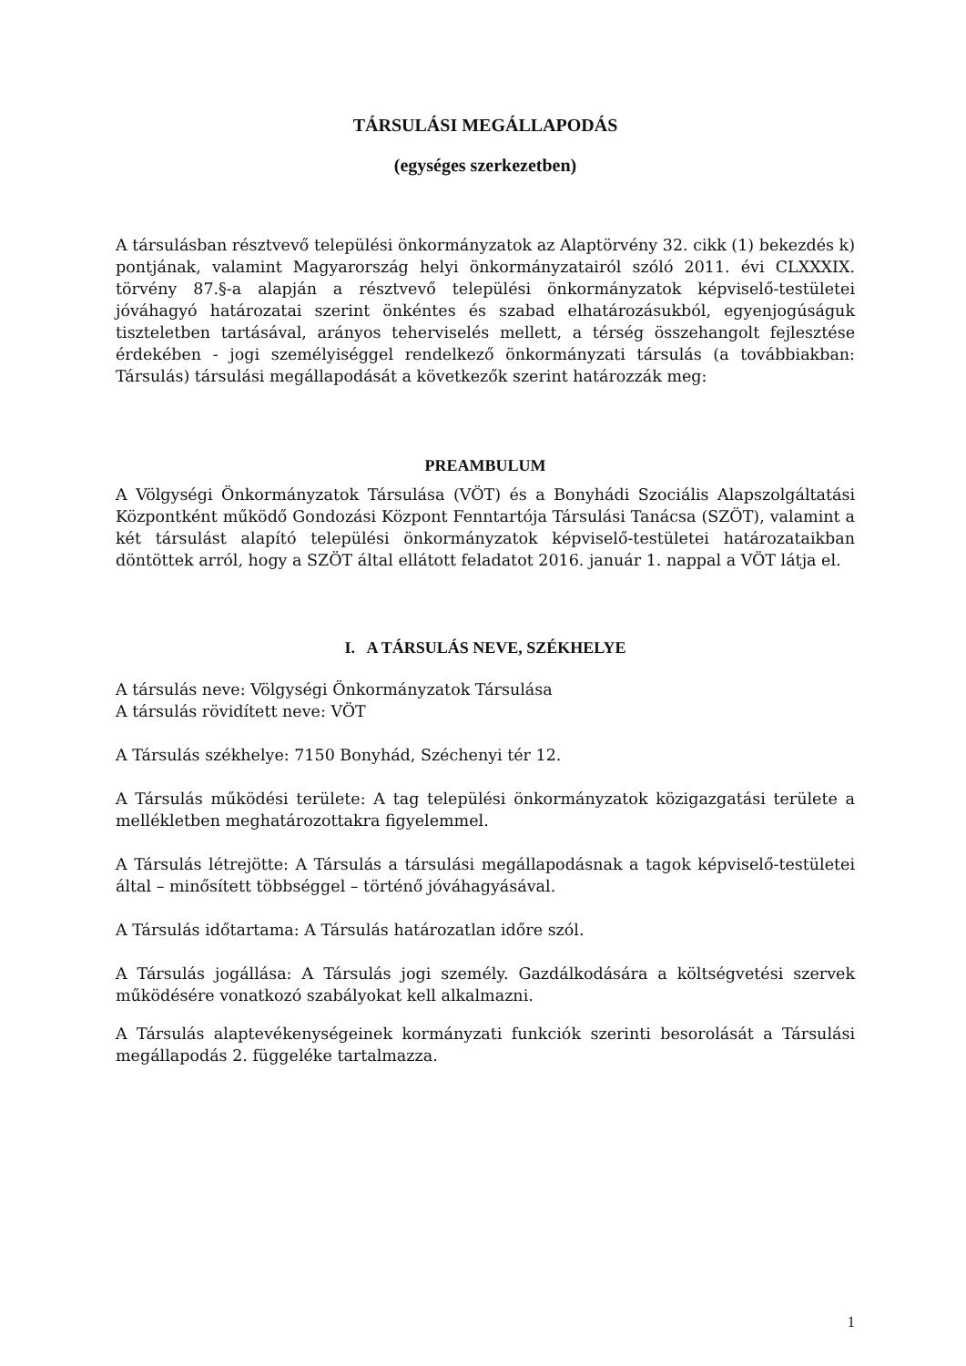TÁRSULÁSI MEGÁLLAPODÁS
(egységes szerkezetben)
A társulásban résztvevő települési önkormányzatok az Alaptörvény 32. cikk (1) bekezdés k) pontjának, valamint Magyarország helyi önkormányzatairól szóló 2011. évi CLXXXIX. törvény 87.§-a alapján a résztvevő települési önkormányzatok képviselő-testületei jóváhagyó határozatai szerint önkéntes és szabad elhatározásukból, egyenjogúságuk tiszteletben tartásával, arányos teherviselés mellett, a térség összehangolt fejlesztése érdekében - jogi személyiséggel rendelkező önkormányzati társulás (a továbbiakban: Társulás) társulási megállapodását a következők szerint határozzák meg:
PREAMBULUM
A Völgységi Önkormányzatok Társulása (VÖT) és a Bonyhádi Szociális Alapszolgáltatási Központként működő Gondozási Központ Fenntartója Társulási Tanácsa (SZÖT), valamint a két társulást alapító települési önkormányzatok képviselő-testületei határozataikban döntöttek arról, hogy a SZÖT által ellátott feladatot 2016. január 1. nappal a VÖT látja el.
I. A TÁRSULÁS NEVE, SZÉKHELYE
A társulás neve: Völgységi Önkormányzatok Társulása
A társulás rövidített neve: VÖT
A Társulás székhelye: 7150 Bonyhád, Széchenyi tér 12.
A Társulás működési területe: A tag települési önkormányzatok közigazgatási területe a mellékletben meghatározottakra figyelemmel.
A Társulás létrejötte: A Társulás a társulási megállapodásnak a tagok képviselő-testületei által – minősített többséggel – történő jóváhagyásával.
A Társulás időtartama: A Társulás határozatlan időre szól.
A Társulás jogállása: A Társulás jogi személy. Gazdálkodására a költségvetési szervek működésére vonatkozó szabályokat kell alkalmazni.
A Társulás alaptevékenységeinek kormányzati funkciók szerinti besorolását a Társulási megállapodás 2. függeléke tartalmazza.
1